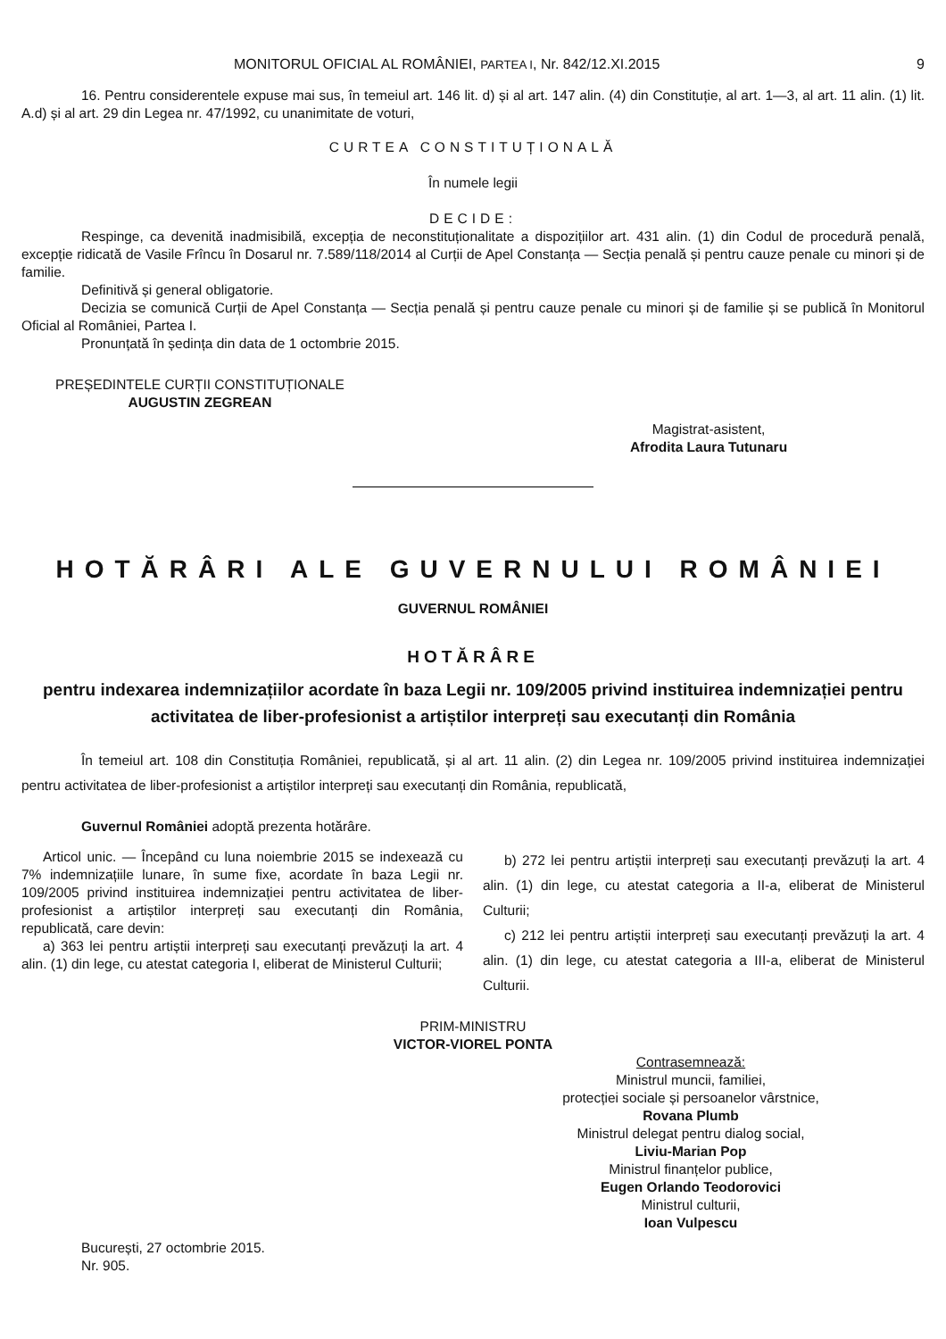MONITORUL OFICIAL AL ROMÂNIEI, PARTEA I, Nr. 842/12.XI.2015 9
16. Pentru considerentele expuse mai sus, în temeiul art. 146 lit. d) și al art. 147 alin. (4) din Constituție, al art. 1—3, al art. 11 alin. (1) lit. A.d) și al art. 29 din Legea nr. 47/1992, cu unanimitate de voturi,
CURTEA CONSTITUȚIONALĂ
În numele legii
DECIDE:
Respinge, ca devenită inadmisibilă, excepția de neconstituționalitate a dispozițiilor art. 431 alin. (1) din Codul de procedură penală, excepție ridicată de Vasile Frîncu în Dosarul nr. 7.589/118/2014 al Curții de Apel Constanța — Secția penală și pentru cauze penale cu minori și de familie.
Definitivă și general obligatorie.
Decizia se comunică Curții de Apel Constanța — Secția penală și pentru cauze penale cu minori și de familie și se publică în Monitorul Oficial al României, Partea I.
Pronunțată în ședința din data de 1 octombrie 2015.
PREȘEDINTELE CURȚII CONSTITUȚIONALE
AUGUSTIN ZEGREAN
Magistrat-asistent,
Afrodita Laura Tutunaru
HOTĂRÂRI ALE GUVERNULUI ROMÂNIEI
GUVERNUL ROMÂNIEI
HOTĂRÂRE
pentru indexarea indemnizațiilor acordate în baza Legii nr. 109/2005 privind instituirea indemnizației pentru activitatea de liber-profesionist a artiștilor interpreți sau executanți din România
În temeiul art. 108 din Constituția României, republicată, și al art. 11 alin. (2) din Legea nr. 109/2005 privind instituirea indemnizației pentru activitatea de liber-profesionist a artiștilor interpreți sau executanți din România, republicată,
Guvernul României adoptă prezenta hotărâre.
Articol unic. — Începând cu luna noiembrie 2015 se indexează cu 7% indemnizațiile lunare, în sume fixe, acordate în baza Legii nr. 109/2005 privind instituirea indemnizației pentru activitatea de liber-profesionist a artiștilor interpreți sau executanți din România, republicată, care devin:
a) 363 lei pentru artiștii interpreți sau executanți prevăzuți la art. 4 alin. (1) din lege, cu atestat categoria I, eliberat de Ministerul Culturii;
b) 272 lei pentru artiștii interpreți sau executanți prevăzuți la art. 4 alin. (1) din lege, cu atestat categoria a II-a, eliberat de Ministerul Culturii;
c) 212 lei pentru artiștii interpreți sau executanți prevăzuți la art. 4 alin. (1) din lege, cu atestat categoria a III-a, eliberat de Ministerul Culturii.
PRIM-MINISTRU
VICTOR-VIOREL PONTA
Contrasemnează:
Ministrul muncii, familiei,
protecției sociale și persoanelor vârstnice,
Rovana Plumb
Ministrul delegat pentru dialog social,
Liviu-Marian Pop
Ministrul finanțelor publice,
Eugen Orlando Teodorovici
Ministrul culturii,
Ioan Vulpescu
București, 27 octombrie 2015.
Nr. 905.